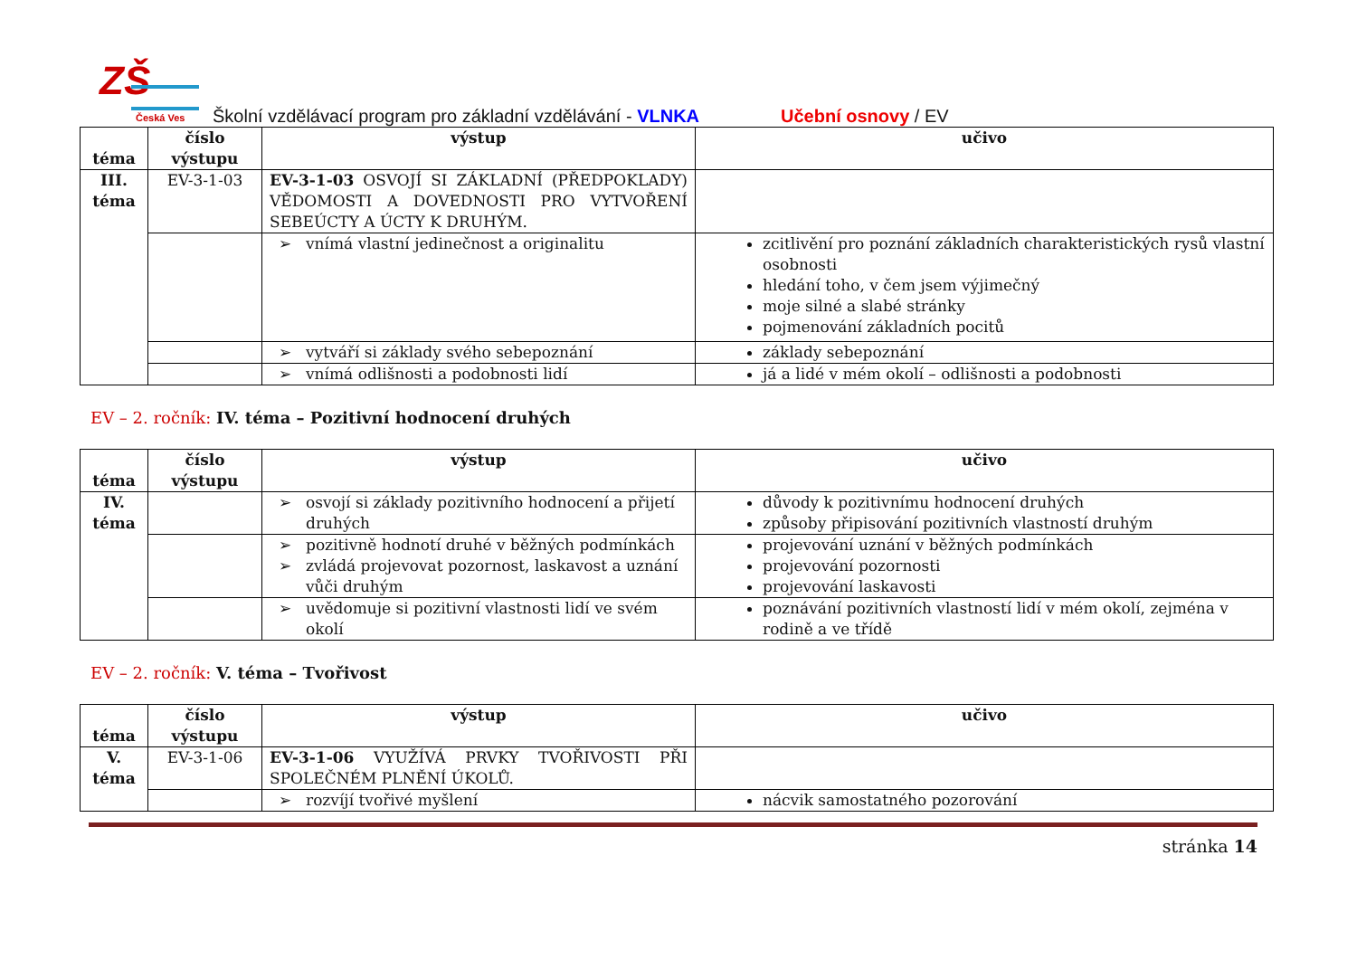ZŠ
Česká Ves
Školní vzdělávací program pro základní vzdělávání - VLNKA Učební osnovy / EV
| téma | číslo výstupu | výstup | učivo |
| --- | --- | --- | --- |
| III. téma | EV-3-1-03 | EV-3-1-03 OSVOJÍ SI ZÁKLADNÍ (PŘEDPOKLADY) VĚDOMOSTI A DOVEDNOSTI PRO VYTVOŘENÍ SEBEÚCTY A ÚCTY K DRUHÝM. | |
| | | vnímá vlastní jedinečnost a originalitu | zcitlivění pro poznání základních charakteristických rysů vlastní osobnosti hledání toho, v čem jsem výjimečný moje silné a slabé stránky pojmenování základních pocitů |
| | | vytváří si základy svého sebepoznání | základy sebepoznání |
| | | vnímá odlišnosti a podobnosti lidí | já a lidé v mém okolí – odlišnosti a podobnosti |
EV – 2. ročník: IV. téma – Pozitivní hodnocení druhých
| téma | číslo výstupu | výstup | učivo |
| --- | --- | --- | --- |
| IV. téma | | osvojí si základy pozitivního hodnocení a přijetí druhých | důvody k pozitivnímu hodnocení druhých způsoby připisování pozitivních vlastností druhým |
| | | pozitivně hodnotí druhé v běžných podmínkách zvládá projevovat pozornost, laskavost a uznání vůči druhým | projevování uznání v běžných podmínkách projevování pozornosti projevování laskavosti |
| | | uvědomuje si pozitivní vlastnosti lidí ve svém okolí | poznávání pozitivních vlastností lidí v mém okolí, zejména v rodině a ve třídě |
EV – 2. ročník: V. téma – Tvořivost
| téma | číslo výstupu | výstup | učivo |
| --- | --- | --- | --- |
| V. téma | EV-3-1-06 | EV-3-1-06 VYUŽÍVÁ PRVKY TVOŘIVOSTI PŘI SPOLEČNÉM PLNĚNÍ ÚKOLŮ. | |
| | | rozvíjí tvořivé myšlení | nácvik samostatného pozorování |
stránka 14